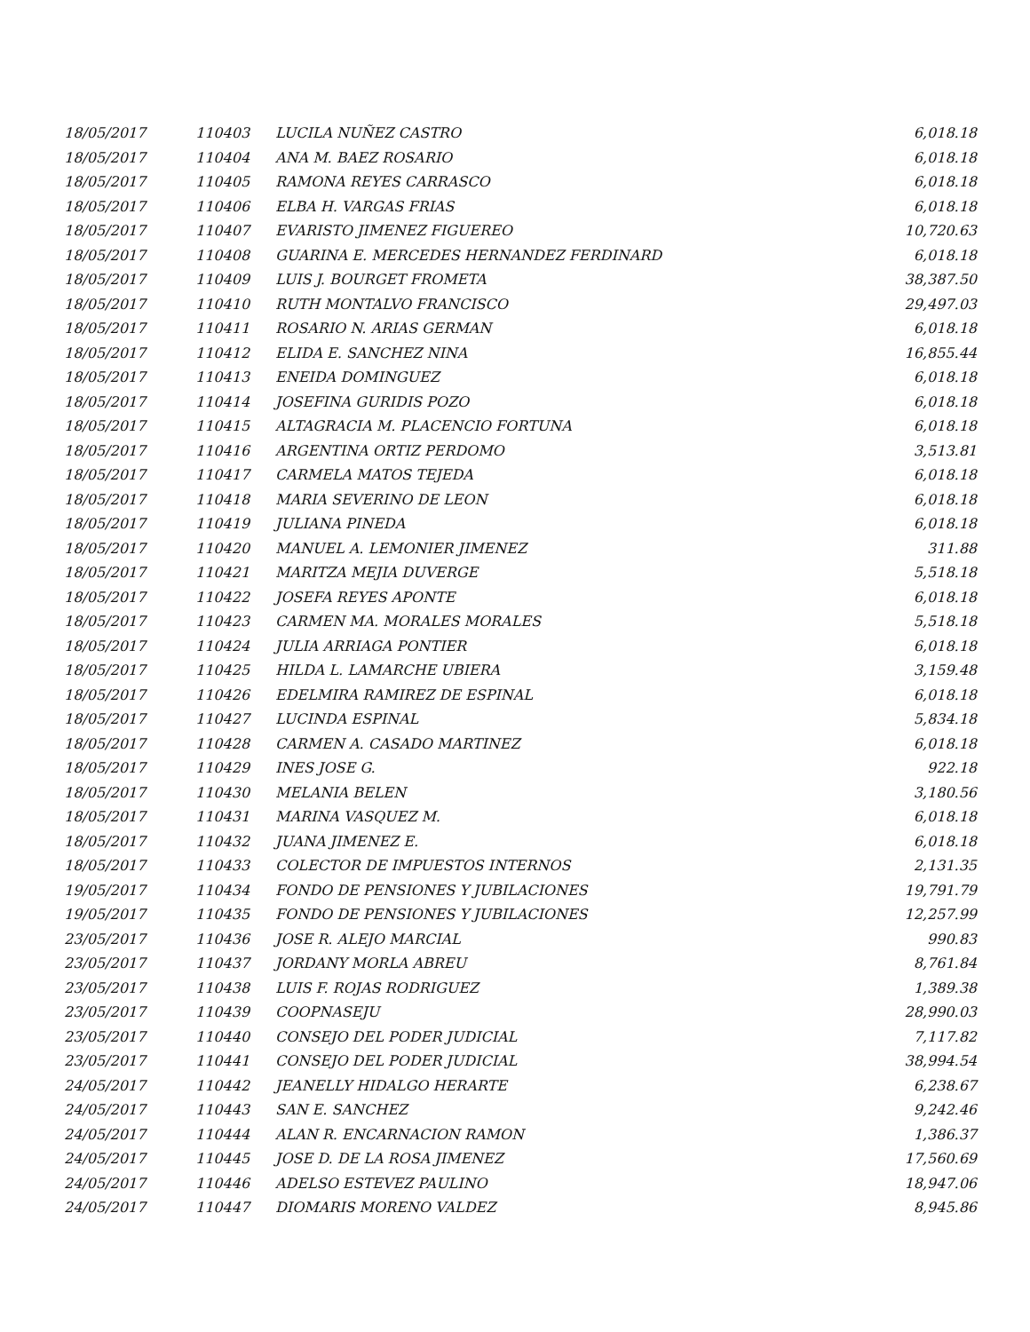| 18/05/2017 | 110403 | LUCILA NUÑEZ CASTRO | 6,018.18 |
| 18/05/2017 | 110404 | ANA M. BAEZ ROSARIO | 6,018.18 |
| 18/05/2017 | 110405 | RAMONA REYES CARRASCO | 6,018.18 |
| 18/05/2017 | 110406 | ELBA H. VARGAS FRIAS | 6,018.18 |
| 18/05/2017 | 110407 | EVARISTO JIMENEZ FIGUEREO | 10,720.63 |
| 18/05/2017 | 110408 | GUARINA E. MERCEDES HERNANDEZ FERDINARD | 6,018.18 |
| 18/05/2017 | 110409 | LUIS J. BOURGET FROMETA | 38,387.50 |
| 18/05/2017 | 110410 | RUTH MONTALVO FRANCISCO | 29,497.03 |
| 18/05/2017 | 110411 | ROSARIO N. ARIAS GERMAN | 6,018.18 |
| 18/05/2017 | 110412 | ELIDA E. SANCHEZ NINA | 16,855.44 |
| 18/05/2017 | 110413 | ENEIDA DOMINGUEZ | 6,018.18 |
| 18/05/2017 | 110414 | JOSEFINA GURIDIS POZO | 6,018.18 |
| 18/05/2017 | 110415 | ALTAGRACIA M. PLACENCIO FORTUNA | 6,018.18 |
| 18/05/2017 | 110416 | ARGENTINA ORTIZ PERDOMO | 3,513.81 |
| 18/05/2017 | 110417 | CARMELA MATOS TEJEDA | 6,018.18 |
| 18/05/2017 | 110418 | MARIA SEVERINO DE LEON | 6,018.18 |
| 18/05/2017 | 110419 | JULIANA PINEDA | 6,018.18 |
| 18/05/2017 | 110420 | MANUEL A. LEMONIER JIMENEZ | 311.88 |
| 18/05/2017 | 110421 | MARITZA MEJIA DUVERGE | 5,518.18 |
| 18/05/2017 | 110422 | JOSEFA REYES APONTE | 6,018.18 |
| 18/05/2017 | 110423 | CARMEN MA. MORALES MORALES | 5,518.18 |
| 18/05/2017 | 110424 | JULIA ARRIAGA PONTIER | 6,018.18 |
| 18/05/2017 | 110425 | HILDA L. LAMARCHE UBIERA | 3,159.48 |
| 18/05/2017 | 110426 | EDELMIRA RAMIREZ DE ESPINAL | 6,018.18 |
| 18/05/2017 | 110427 | LUCINDA ESPINAL | 5,834.18 |
| 18/05/2017 | 110428 | CARMEN A. CASADO MARTINEZ | 6,018.18 |
| 18/05/2017 | 110429 | INES JOSE G. | 922.18 |
| 18/05/2017 | 110430 | MELANIA BELEN | 3,180.56 |
| 18/05/2017 | 110431 | MARINA VASQUEZ M. | 6,018.18 |
| 18/05/2017 | 110432 | JUANA JIMENEZ E. | 6,018.18 |
| 18/05/2017 | 110433 | COLECTOR DE IMPUESTOS INTERNOS | 2,131.35 |
| 19/05/2017 | 110434 | FONDO DE PENSIONES Y JUBILACIONES | 19,791.79 |
| 19/05/2017 | 110435 | FONDO DE PENSIONES Y JUBILACIONES | 12,257.99 |
| 23/05/2017 | 110436 | JOSE R. ALEJO MARCIAL | 990.83 |
| 23/05/2017 | 110437 | JORDANY MORLA ABREU | 8,761.84 |
| 23/05/2017 | 110438 | LUIS F. ROJAS RODRIGUEZ | 1,389.38 |
| 23/05/2017 | 110439 | COOPNASEJU | 28,990.03 |
| 23/05/2017 | 110440 | CONSEJO DEL PODER JUDICIAL | 7,117.82 |
| 23/05/2017 | 110441 | CONSEJO DEL PODER JUDICIAL | 38,994.54 |
| 24/05/2017 | 110442 | JEANELLY HIDALGO HERARTE | 6,238.67 |
| 24/05/2017 | 110443 | SAN E. SANCHEZ | 9,242.46 |
| 24/05/2017 | 110444 | ALAN R. ENCARNACION RAMON | 1,386.37 |
| 24/05/2017 | 110445 | JOSE D. DE LA ROSA JIMENEZ | 17,560.69 |
| 24/05/2017 | 110446 | ADELSO ESTEVEZ PAULINO | 18,947.06 |
| 24/05/2017 | 110447 | DIOMARIS MORENO VALDEZ | 8,945.86 |